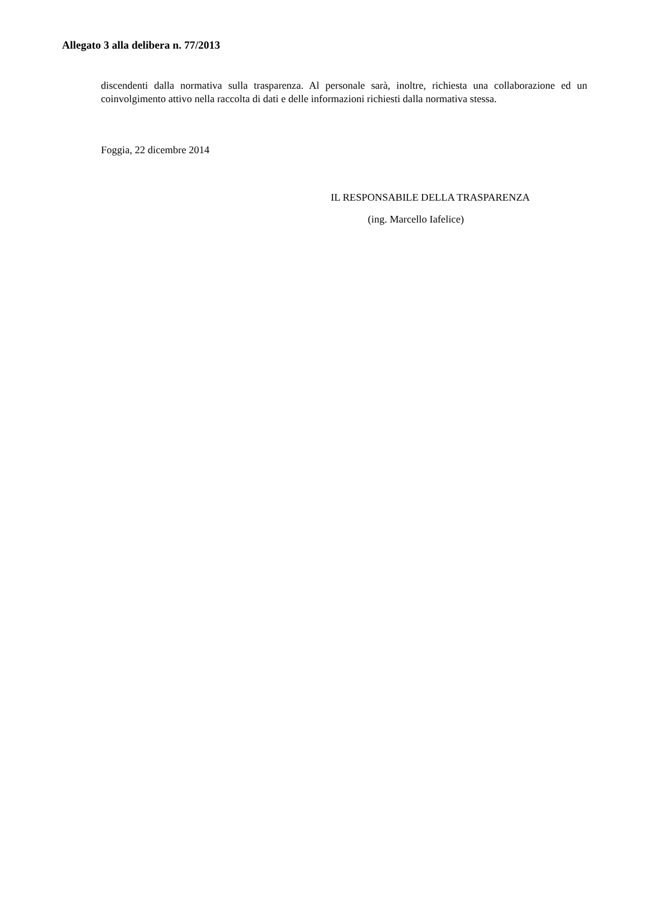Allegato 3 alla delibera n. 77/2013
discendenti dalla normativa sulla trasparenza. Al personale sarà, inoltre, richiesta una collaborazione ed un coinvolgimento attivo nella raccolta di dati e delle informazioni richiesti dalla normativa stessa.
Foggia, 22 dicembre 2014
IL RESPONSABILE DELLA TRASPARENZA
(ing. Marcello Iafelice)